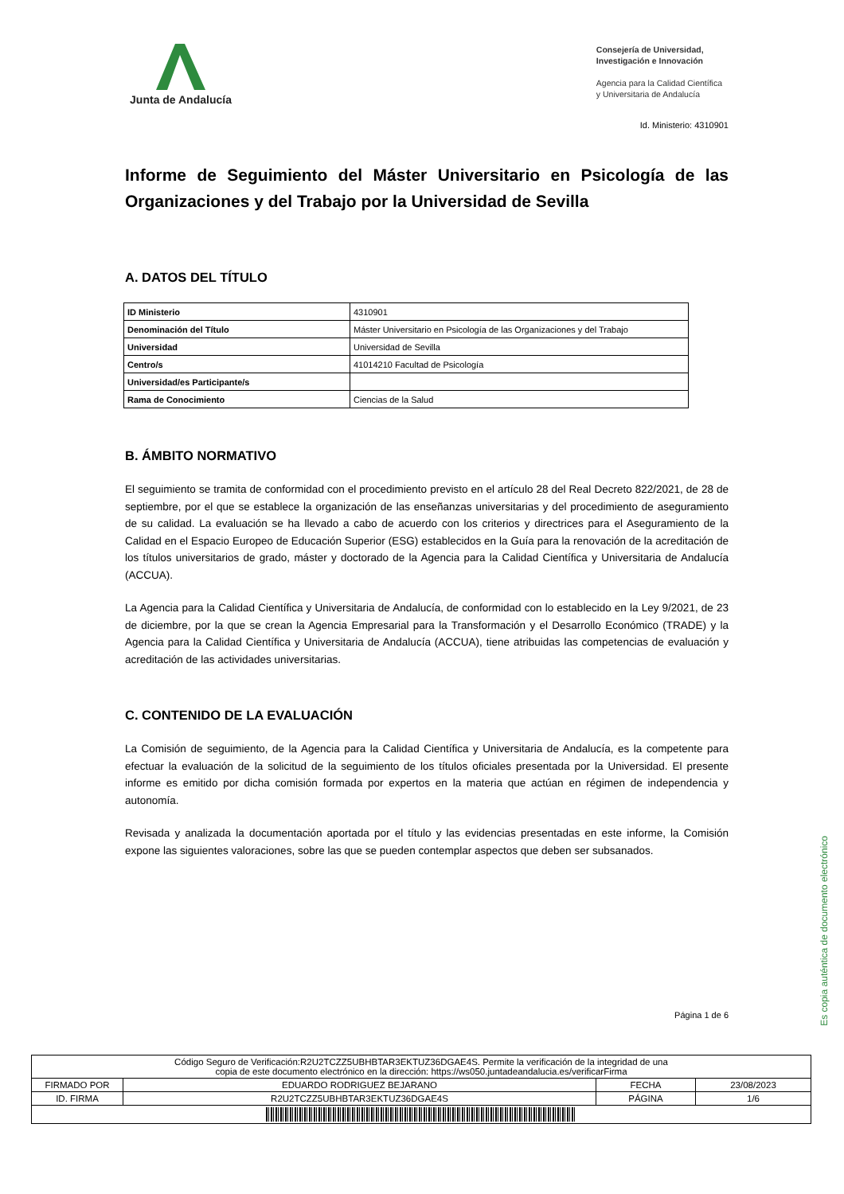Junta de Andalucía
Consejería de Universidad,
Investigación e Innovación
Agencia para la Calidad Científica
y Universitaria de Andalucía
Id. Ministerio: 4310901
Informe de Seguimiento del Máster Universitario en Psicología de las Organizaciones y del Trabajo por la Universidad de Sevilla
A. DATOS DEL TÍTULO
| ID Ministerio | 4310901 |
| Denominación del Título | Máster Universitario en Psicología de las Organizaciones y del Trabajo |
| Universidad | Universidad de Sevilla |
| Centro/s | 41014210 Facultad de Psicología |
| Universidad/es Participante/s | |
| Rama de Conocimiento | Ciencias de la Salud |
B. ÁMBITO NORMATIVO
El seguimiento se tramita de conformidad con el procedimiento previsto en el artículo 28 del Real Decreto 822/2021, de 28 de septiembre, por el que se establece la organización de las enseñanzas universitarias y del procedimiento de aseguramiento de su calidad. La evaluación se ha llevado a cabo de acuerdo con los criterios y directrices para el Aseguramiento de la Calidad en el Espacio Europeo de Educación Superior (ESG) establecidos en la Guía para la renovación de la acreditación de los títulos universitarios de grado, máster y doctorado de la Agencia para la Calidad Científica y Universitaria de Andalucía (ACCUA).
La Agencia para la Calidad Científica y Universitaria de Andalucía, de conformidad con lo establecido en la Ley 9/2021, de 23 de diciembre, por la que se crean la Agencia Empresarial para la Transformación y el Desarrollo Económico (TRADE) y la Agencia para la Calidad Científica y Universitaria de Andalucía (ACCUA), tiene atribuidas las competencias de evaluación y acreditación de las actividades universitarias.
C. CONTENIDO DE LA EVALUACIÓN
La Comisión de seguimiento, de la Agencia para la Calidad Científica y Universitaria de Andalucía, es la competente para efectuar la evaluación de la solicitud de la seguimiento de los títulos oficiales presentada por la Universidad. El presente informe es emitido por dicha comisión formada por expertos en la materia que actúan en régimen de independencia y autonomía.
Revisada y analizada la documentación aportada por el título y las evidencias presentadas en este informe, la Comisión expone las siguientes valoraciones, sobre las que se pueden contemplar aspectos que deben ser subsanados.
Página 1 de 6
Es copia auténtica de documento electrónico
| Código Seguro de Verificación:R2U2TCZZ5UBHBTAR3EKTUZ36DGAE4S. Permite la verificación de la integridad de una copia de este documento electrónico en la dirección: https://ws050.juntadeandalucia.es/verificarFirma | | | |
| FIRMADO POR | EDUARDO RODRIGUEZ BEJARANO | FECHA | 23/08/2023 |
| ID. FIRMA | R2U2TCZZ5UBHBTAR3EKTUZ36DGAE4S | PÁGINA | 1/6 |